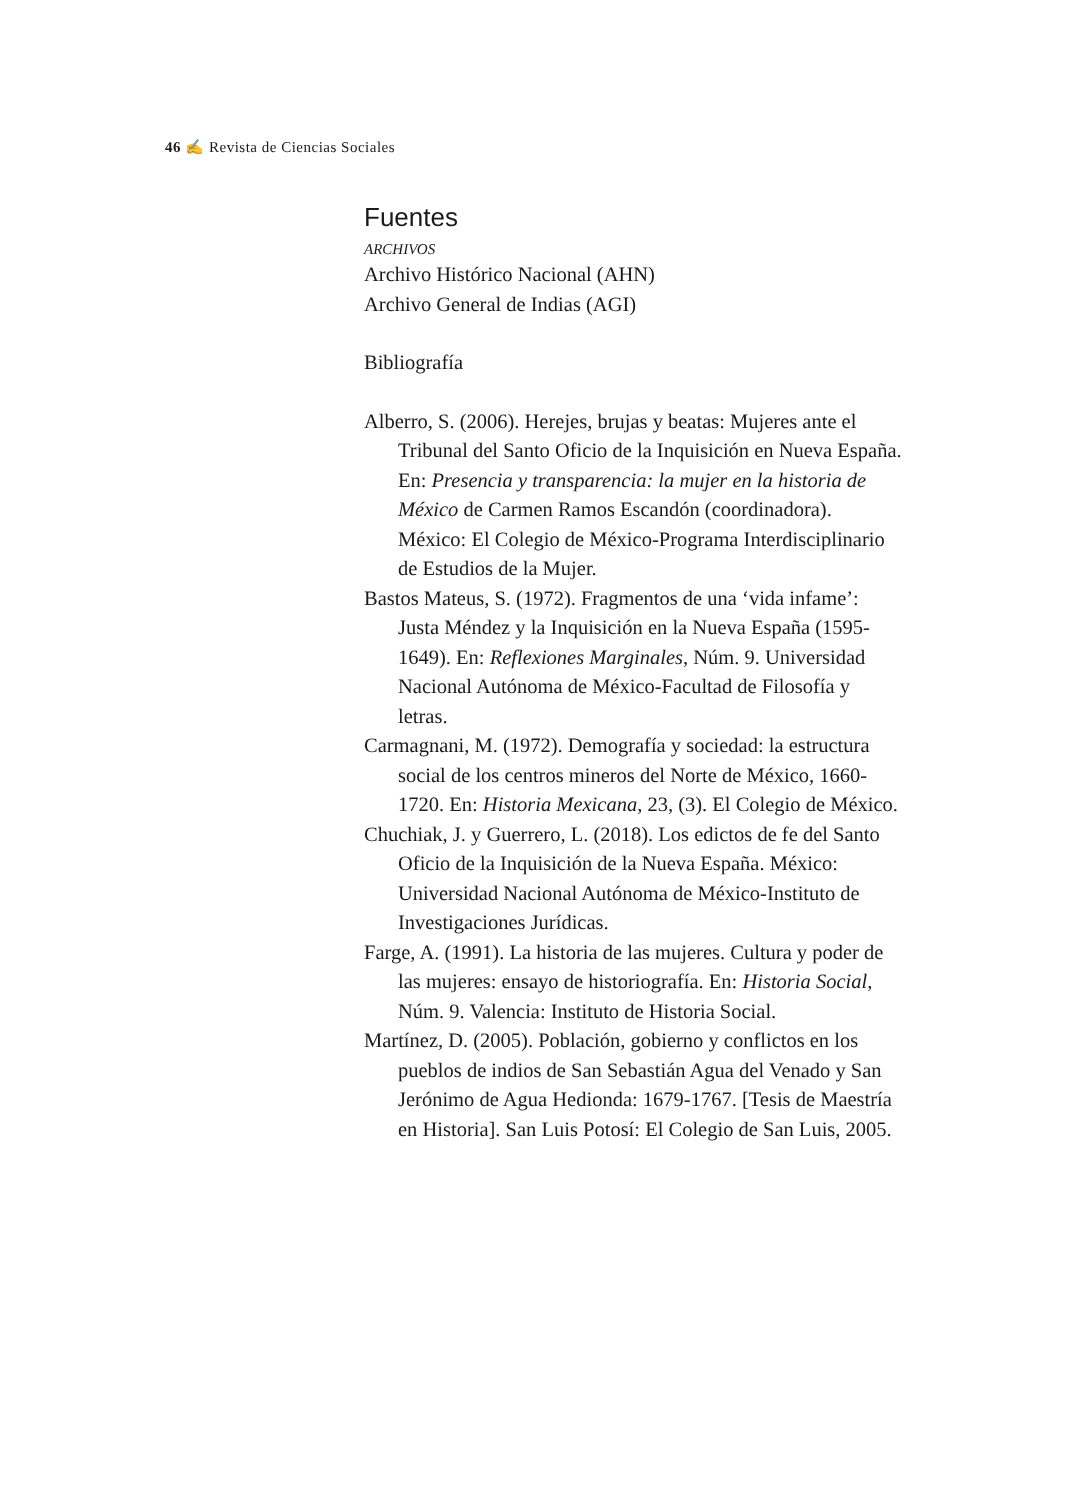46 ✍ Revista de Ciencias Sociales
Fuentes
ARCHIVOS
Archivo Histórico Nacional (AHN)
Archivo General de Indias (AGI)
Bibliografía
Alberro, S. (2006). Herejes, brujas y beatas: Mujeres ante el Tribunal del Santo Oficio de la Inquisición en Nueva España. En: Presencia y transparencia: la mujer en la historia de México de Carmen Ramos Escandón (coordinadora). México: El Colegio de México-Programa Interdisciplinario de Estudios de la Mujer.
Bastos Mateus, S. (1972). Fragmentos de una ‘vida infame’: Justa Méndez y la Inquisición en la Nueva España (1595-1649). En: Reflexiones Marginales, Núm. 9. Universidad Nacional Autónoma de México-Facultad de Filosofía y letras.
Carmagnani, M. (1972). Demografía y sociedad: la estructura social de los centros mineros del Norte de México, 1660-1720. En: Historia Mexicana, 23, (3). El Colegio de México.
Chuchiak, J. y Guerrero, L. (2018). Los edictos de fe del Santo Oficio de la Inquisición de la Nueva España. México: Universidad Nacional Autónoma de México-Instituto de Investigaciones Jurídicas.
Farge, A. (1991). La historia de las mujeres. Cultura y poder de las mujeres: ensayo de historiografía. En: Historia Social, Núm. 9. Valencia: Instituto de Historia Social.
Martínez, D. (2005). Población, gobierno y conflictos en los pueblos de indios de San Sebastián Agua del Venado y San Jerónimo de Agua Hedionda: 1679-1767. [Tesis de Maestría en Historia]. San Luis Potosí: El Colegio de San Luis, 2005.